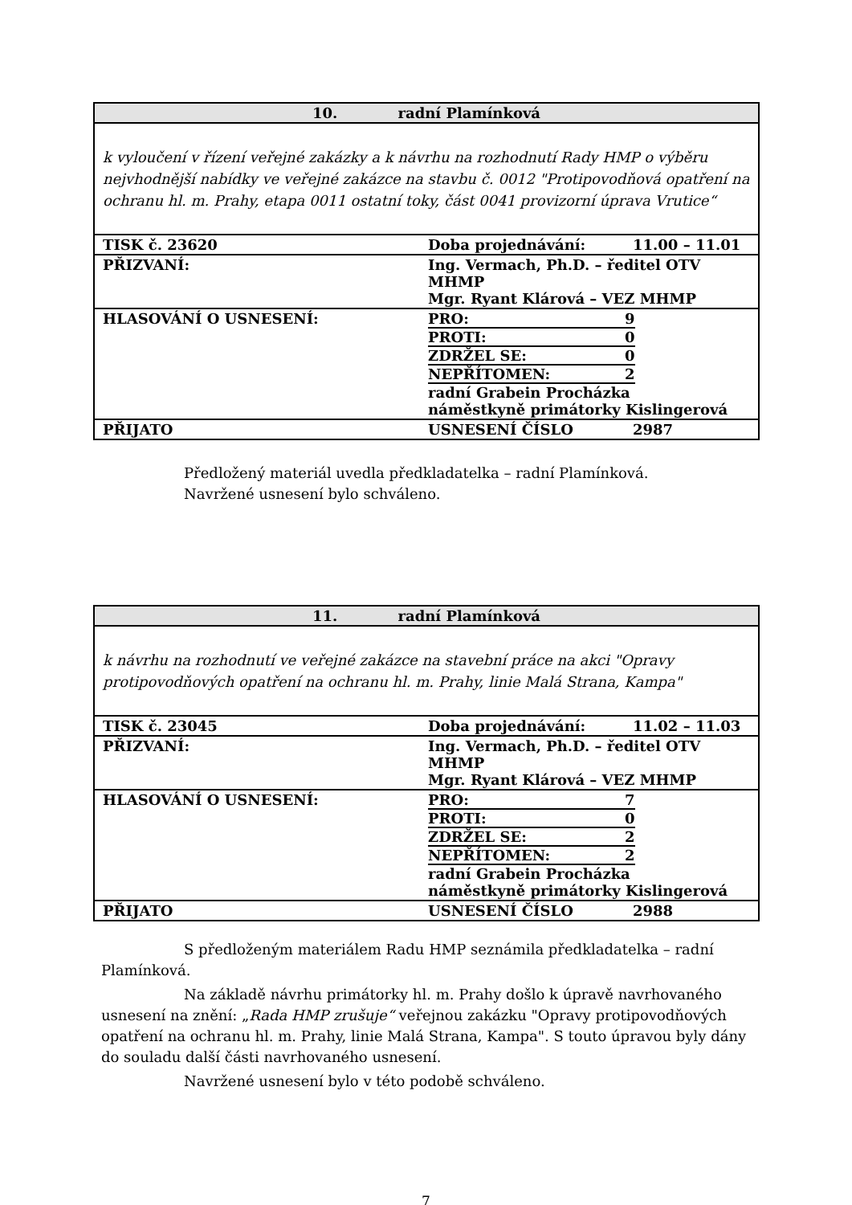| 10. radní Plamínková | | |
| --- | --- | --- |
| k vyloučení v řízení veřejné zakázky a k návrhu na rozhodnutí Rady HMP o výběru nejvhodnější nabídky ve veřejné zakázce na stavbu č. 0012 "Protipovodňová opatření na ochranu hl. m. Prahy, etapa 0011 ostatní toky, část 0041 provizorní úprava Vrutice“ | | |
| TISK č. 23620 | Doba projednávání: | 11.00 – 11.01 |
| PŘIZVANÍ: | Ing. Vermach, Ph.D. – ředitel OTV MHMP Mgr. Ryant Klárová – VEZ MHMP | |
| HLASOVÁNÍ O USNESENÍ: | / PRO: / 9 / / PROTI: / 0 / / ZDRŽEL SE: / 0 / / NEPŘÍTOMEN: / 2 / radní Grabein Procházka náměstkyně primátorky Kislingerová | |
| PŘIJATO | USNESENÍ ČÍSLO | 2987 |
Předložený materiál uvedla předkladatelka – radní Plamínková.
Navržené usnesení bylo schváleno.
| 11. radní Plamínková | | |
| --- | --- | --- |
| k návrhu na rozhodnutí ve veřejné zakázce na stavební práce na akci "Opravy protipovodňových opatření na ochranu hl. m. Prahy, linie Malá Strana, Kampa" | | |
| TISK č. 23045 | Doba projednávání: | 11.02 – 11.03 |
| PŘIZVANÍ: | Ing. Vermach, Ph.D. – ředitel OTV MHMP Mgr. Ryant Klárová – VEZ MHMP | |
| HLASOVÁNÍ O USNESENÍ: | / PRO: / 7 / / PROTI: / 0 / / ZDRŽEL SE: / 2 / / NEPŘÍTOMEN: / 2 / radní Grabein Procházka náměstkyně primátorky Kislingerová | |
| PŘIJATO | USNESENÍ ČÍSLO | 2988 |
S předloženým materiálem Radu HMP seznámila předkladatelka – radní Plamínková.
Na základě návrhu primátorky hl. m. Prahy došlo k úpravě navrhovaného usnesení na znění: „Rada HMP zrušuje“ veřejnou zakázku "Opravy protipovodňových opatření na ochranu hl. m. Prahy, linie Malá Strana, Kampa". S touto úpravou byly dány do souladu další části navrhovaného usnesení.
Navržené usnesení bylo v této podobě schváleno.
7